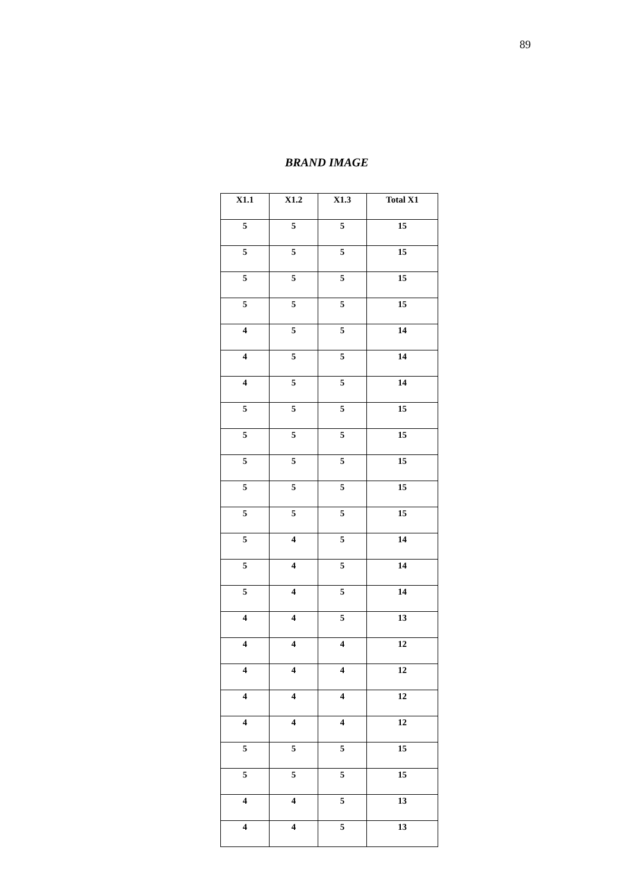89
BRAND IMAGE
| X1.1 | X1.2 | X1.3 | Total X1 |
| --- | --- | --- | --- |
| 5 | 5 | 5 | 15 |
| 5 | 5 | 5 | 15 |
| 5 | 5 | 5 | 15 |
| 5 | 5 | 5 | 15 |
| 4 | 5 | 5 | 14 |
| 4 | 5 | 5 | 14 |
| 4 | 5 | 5 | 14 |
| 5 | 5 | 5 | 15 |
| 5 | 5 | 5 | 15 |
| 5 | 5 | 5 | 15 |
| 5 | 5 | 5 | 15 |
| 5 | 5 | 5 | 15 |
| 5 | 4 | 5 | 14 |
| 5 | 4 | 5 | 14 |
| 5 | 4 | 5 | 14 |
| 4 | 4 | 5 | 13 |
| 4 | 4 | 4 | 12 |
| 4 | 4 | 4 | 12 |
| 4 | 4 | 4 | 12 |
| 4 | 4 | 4 | 12 |
| 5 | 5 | 5 | 15 |
| 5 | 5 | 5 | 15 |
| 4 | 4 | 5 | 13 |
| 4 | 4 | 5 | 13 |